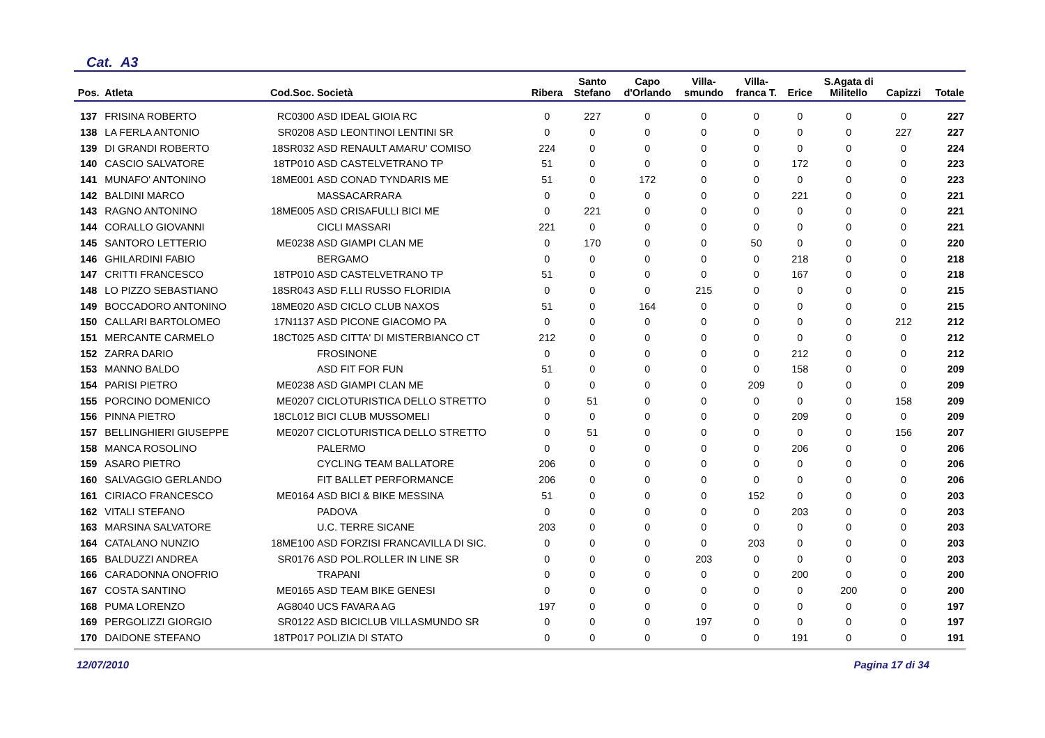Cat. A3
| Pos. | Atleta | Cod.Soc. | Società | Ribera | Santo Stefano | Capo d'Orlando | Villa- smundo | Villa- franca T. | Erice | S.Agata di Militello | Capizzi | Totale |
| --- | --- | --- | --- | --- | --- | --- | --- | --- | --- | --- | --- | --- |
| 137 | FRISINA ROBERTO | RC0300 | ASD IDEAL GIOIA RC | 0 | 227 | 0 | 0 | 0 | 0 | 0 | 0 | 227 |
| 138 | LA FERLA ANTONIO | SR0208 | ASD LEONTINOI LENTINI SR | 0 | 0 | 0 | 0 | 0 | 0 | 0 | 227 | 227 |
| 139 | DI GRANDI ROBERTO | 18SR032 | ASD RENAULT AMARU' COMISO | 224 | 0 | 0 | 0 | 0 | 0 | 0 | 0 | 224 |
| 140 | CASCIO SALVATORE | 18TP010 | ASD CASTELVETRANO TP | 51 | 0 | 0 | 0 | 0 | 172 | 0 | 0 | 223 |
| 141 | MUNAFO' ANTONINO | 18ME001 | ASD CONAD TYNDARIS ME | 51 | 0 | 172 | 0 | 0 | 0 | 0 | 0 | 223 |
| 142 | BALDINI MARCO | | MASSACARRARA | 0 | 0 | 0 | 0 | 0 | 221 | 0 | 0 | 221 |
| 143 | RAGNO ANTONINO | 18ME005 | ASD CRISAFULLI BICI ME | 0 | 221 | 0 | 0 | 0 | 0 | 0 | 0 | 221 |
| 144 | CORALLO GIOVANNI | | CICLI MASSARI | 221 | 0 | 0 | 0 | 0 | 0 | 0 | 0 | 221 |
| 145 | SANTORO LETTERIO | ME0238 | ASD GIAMPI CLAN ME | 0 | 170 | 0 | 0 | 50 | 0 | 0 | 0 | 220 |
| 146 | GHILARDINI FABIO | | BERGAMO | 0 | 0 | 0 | 0 | 0 | 218 | 0 | 0 | 218 |
| 147 | CRITTI FRANCESCO | 18TP010 | ASD CASTELVETRANO TP | 51 | 0 | 0 | 0 | 0 | 167 | 0 | 0 | 218 |
| 148 | LO PIZZO SEBASTIANO | 18SR043 | ASD F.LLI RUSSO FLORIDIA | 0 | 0 | 0 | 215 | 0 | 0 | 0 | 0 | 215 |
| 149 | BOCCADORO ANTONINO | 18ME020 | ASD CICLO CLUB NAXOS | 51 | 0 | 164 | 0 | 0 | 0 | 0 | 0 | 215 |
| 150 | CALLARI BARTOLOMEO | 17N1137 | ASD PICONE GIACOMO PA | 0 | 0 | 0 | 0 | 0 | 0 | 0 | 212 | 212 |
| 151 | MERCANTE CARMELO | 18CT025 | ASD CITTA' DI MISTERBIANCO CT | 212 | 0 | 0 | 0 | 0 | 0 | 0 | 0 | 212 |
| 152 | ZARRA DARIO | | FROSINONE | 0 | 0 | 0 | 0 | 0 | 212 | 0 | 0 | 212 |
| 153 | MANNO BALDO | | ASD FIT FOR FUN | 51 | 0 | 0 | 0 | 0 | 158 | 0 | 0 | 209 |
| 154 | PARISI PIETRO | ME0238 | ASD GIAMPI CLAN ME | 0 | 0 | 0 | 0 | 209 | 0 | 0 | 0 | 209 |
| 155 | PORCINO DOMENICO | ME0207 | CICLOTURISTICA DELLO STRETTO | 0 | 51 | 0 | 0 | 0 | 0 | 0 | 158 | 209 |
| 156 | PINNA PIETRO | 18CL012 | BICI CLUB MUSSOMELI | 0 | 0 | 0 | 0 | 0 | 209 | 0 | 0 | 209 |
| 157 | BELLINGHIERI GIUSEPPE | ME0207 | CICLOTURISTICA DELLO STRETTO | 0 | 51 | 0 | 0 | 0 | 0 | 0 | 156 | 207 |
| 158 | MANCA ROSOLINO | | PALERMO | 0 | 0 | 0 | 0 | 0 | 206 | 0 | 0 | 206 |
| 159 | ASARO PIETRO | | CYCLING TEAM BALLATORE | 206 | 0 | 0 | 0 | 0 | 0 | 0 | 0 | 206 |
| 160 | SALVAGGIO GERLANDO | | FIT BALLET PERFORMANCE | 206 | 0 | 0 | 0 | 0 | 0 | 0 | 0 | 206 |
| 161 | CIRIACO FRANCESCO | ME0164 | ASD BICI & BIKE MESSINA | 51 | 0 | 0 | 0 | 152 | 0 | 0 | 0 | 203 |
| 162 | VITALI STEFANO | | PADOVA | 0 | 0 | 0 | 0 | 0 | 203 | 0 | 0 | 203 |
| 163 | MARSINA SALVATORE | | U.C. TERRE SICANE | 203 | 0 | 0 | 0 | 0 | 0 | 0 | 0 | 203 |
| 164 | CATALANO NUNZIO | 18ME100 | ASD FORZISI FRANCAVILLA DI SIC. | 0 | 0 | 0 | 0 | 203 | 0 | 0 | 0 | 203 |
| 165 | BALDUZZI ANDREA | SR0176 | ASD POL.ROLLER IN LINE SR | 0 | 0 | 0 | 203 | 0 | 0 | 0 | 0 | 203 |
| 166 | CARADONNA ONOFRIO | | TRAPANI | 0 | 0 | 0 | 0 | 0 | 200 | 0 | 0 | 200 |
| 167 | COSTA SANTINO | ME0165 | ASD TEAM BIKE GENESI | 0 | 0 | 0 | 0 | 0 | 0 | 200 | 0 | 200 |
| 168 | PUMA LORENZO | AG8040 | UCS FAVARA AG | 197 | 0 | 0 | 0 | 0 | 0 | 0 | 0 | 197 |
| 169 | PERGOLIZZI GIORGIO | SR0122 | ASD BICICLUB VILLASMUNDO SR | 0 | 0 | 0 | 197 | 0 | 0 | 0 | 0 | 197 |
| 170 | DAIDONE STEFANO | 18TP017 | POLIZIA DI STATO | 0 | 0 | 0 | 0 | 0 | 191 | 0 | 0 | 191 |
12/07/2010 Pagina 17 di 34